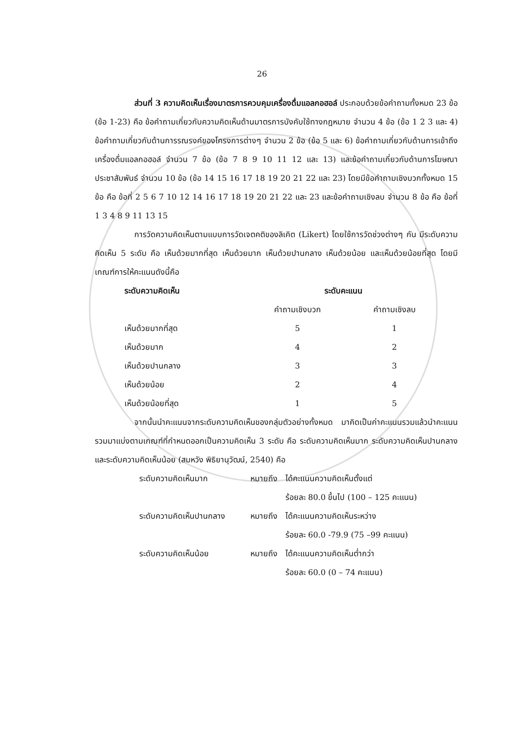26
ส่วนที่ 3 ความคิดเห็นเรื่องมาตรการควบคุมเครื่องดื่มแอลกอฮอล์ ประกอบด้วยข้อคำถามทั้งหมด 23 ข้อ (ข้อ 1-23) คือ ข้อคำถามเกี่ยวกับความคิดเห็นด้านมาตรการบังคับใช้ทางกฎหมาย จำนวน 4 ข้อ (ข้อ 1 2 3 และ 4) ข้อคำถามเกี่ยวกับด้านการรณรงค์ของโครงการต่างๆ จำนวน 2 ข้อ (ข้อ 5 และ 6) ข้อคำถามเกี่ยวกับด้านการเข้าถึงเครื่องดื่มแอลกอฮอล์ จำนวน 7 ข้อ (ข้อ 7 8 9 10 11 12 และ 13) และข้อคำถามเกี่ยวกับด้านการโฆษณาประชาสัมพันธ์ จำนวน 10 ข้อ (ข้อ 14 15 16 17 18 19 20 21 22 และ 23) โดยมีข้อคำถามเชิงบวกทั้งหมด 15 ข้อ คือ ข้อที่ 2 5 6 7 10 12 14 16 17 18 19 20 21 22 และ 23 และข้อคำถามเชิงลบ จำนวน 8 ข้อ คือ ข้อที่ 1 3 4 8 9 11 13 15
การวัดความคิดเห็นตามแบบการวัดเจตคติของลิเคิต (Likert) โดยใช้การวัดช่วงต่างๆ กัน มีระดับความคิดเห็น 5 ระดับ คือ เห็นด้วยมากที่สุด เห็นด้วยมาก เห็นด้วยปานกลาง เห็นด้วยน้อย และเห็นด้วยน้อยที่สุด โดยมีเกณฑ์การให้คะแนนดังนี้คือ
| ระดับความคิดเห็น | ระดับคะแนน | |
| --- | --- | --- |
| | คำถามเชิงบวก | คำถามเชิงลบ |
| เห็นด้วยมากที่สุด | 5 | 1 |
| เห็นด้วยมาก | 4 | 2 |
| เห็นด้วยปานกลาง | 3 | 3 |
| เห็นด้วยน้อย | 2 | 4 |
| เห็นด้วยน้อยที่สุด | 1 | 5 |
จากนั้นนำคะแนนจากระดับความคิดเห็นของกลุ่มตัวอย่างทั้งหมด มาคิดเป็นค่าคะแนนรวมแล้วนำคะแนนรวมมาแบ่งตามเกณฑ์ที่กำหนดออกเป็นความคิดเห็น 3 ระดับ คือ ระดับความคิดเห็นมาก ระดับความคิดเห็นปานกลางและระดับความคิดเห็นน้อย (สมหวัง พิธิยานุวัฒน์, 2540) คือ
| ระดับความคิดเห็นมาก | หมายถึง | ได้คะแนนความคิดเห็นตั้งแต่ |
| | | ร้อยละ 80.0 ขึ้นไป (100 – 125 คะแนน) |
| ระดับความคิดเห็นปานกลาง | หมายถึง | ได้คะแนนความคิดเห็นระหว่าง |
| | | ร้อยละ 60.0 -79.9 (75 –99 คะแนน) |
| ระดับความคิดเห็นน้อย | หมายถึง | ได้คะแนนความคิดเห็นต่ำกว่า |
| | | ร้อยละ 60.0 (0 – 74 คะแนน) |